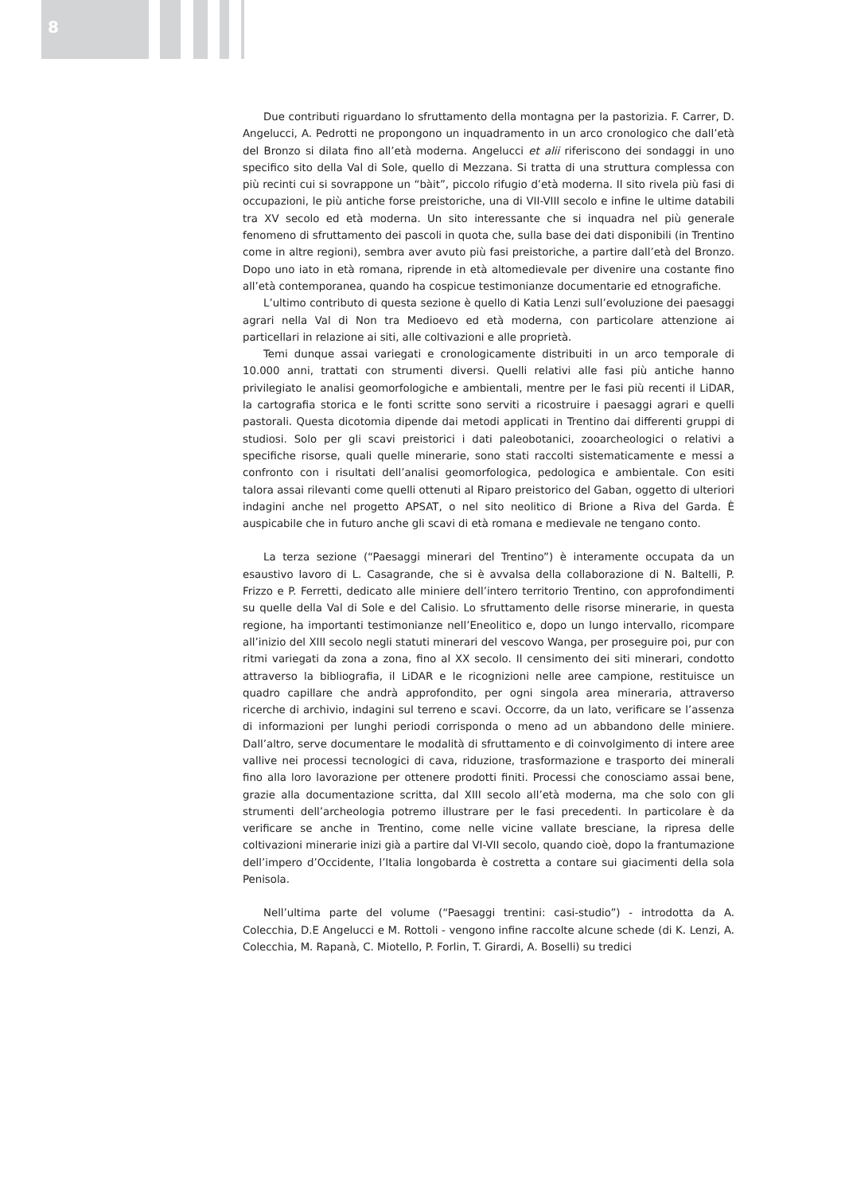8
Due contributi riguardano lo sfruttamento della montagna per la pastorizia. F. Carrer, D. Angelucci, A. Pedrotti ne propongono un inquadramento in un arco cronologico che dall’età del Bronzo si dilata fino all’età moderna. Angelucci et alii riferiscono dei sondaggi in uno specifico sito della Val di Sole, quello di Mezzana. Si tratta di una struttura complessa con più recinti cui si sovrappone un “bàit”, piccolo rifugio d’età moderna. Il sito rivela più fasi di occupazioni, le più antiche forse preistoriche, una di VII-VIII secolo e infine le ultime databili tra XV secolo ed età moderna. Un sito interessante che si inquadra nel più generale fenomeno di sfruttamento dei pascoli in quota che, sulla base dei dati disponibili (in Trentino come in altre regioni), sembra aver avuto più fasi preistoriche, a partire dall’età del Bronzo. Dopo uno iato in età romana, riprende in età altomedievale per divenire una costante fino all’età contemporanea, quando ha cospicue testimonianze documentarie ed etnografiche.
L’ultimo contributo di questa sezione è quello di Katia Lenzi sull’evoluzione dei paesaggi agrari nella Val di Non tra Medioevo ed età moderna, con particolare attenzione ai particellari in relazione ai siti, alle coltivazioni e alle proprietà.
Temi dunque assai variegati e cronologicamente distribuiti in un arco temporale di 10.000 anni, trattati con strumenti diversi. Quelli relativi alle fasi più antiche hanno privilegiato le analisi geomorfologiche e ambientali, mentre per le fasi più recenti il LiDAR, la cartografia storica e le fonti scritte sono serviti a ricostruire i paesaggi agrari e quelli pastorali. Questa dicotomia dipende dai metodi applicati in Trentino dai differenti gruppi di studiosi. Solo per gli scavi preistorici i dati paleobotanici, zooarcheologici o relativi a specifiche risorse, quali quelle minerarie, sono stati raccolti sistematicamente e messi a confronto con i risultati dell’analisi geomorfologica, pedologica e ambientale. Con esiti talora assai rilevanti come quelli ottenuti al Riparo preistorico del Gaban, oggetto di ulteriori indagini anche nel progetto APSAT, o nel sito neolitico di Brione a Riva del Garda. È auspicabile che in futuro anche gli scavi di età romana e medievale ne tengano conto.
La terza sezione (“Paesaggi minerari del Trentino”) è interamente occupata da un esaustivo lavoro di L. Casagrande, che si è avvalsa della collaborazione di N. Baltelli, P. Frizzo e P. Ferretti, dedicato alle miniere dell’intero territorio Trentino, con approfondimenti su quelle della Val di Sole e del Calisio. Lo sfruttamento delle risorse minerarie, in questa regione, ha importanti testimonianze nell’Eneolitico e, dopo un lungo intervallo, ricompare all’inizio del XIII secolo negli statuti minerari del vescovo Wanga, per proseguire poi, pur con ritmi variegati da zona a zona, fino al XX secolo. Il censimento dei siti minerari, condotto attraverso la bibliografia, il LiDAR e le ricognizioni nelle aree campione, restituisce un quadro capillare che andrà approfondito, per ogni singola area mineraria, attraverso ricerche di archivio, indagini sul terreno e scavi. Occorre, da un lato, verificare se l’assenza di informazioni per lunghi periodi corrisponda o meno ad un abbandono delle miniere. Dall’altro, serve documentare le modalità di sfruttamento e di coinvolgimento di intere aree vallive nei processi tecnologici di cava, riduzione, trasformazione e trasporto dei minerali fino alla loro lavorazione per ottenere prodotti finiti. Processi che conosciamo assai bene, grazie alla documentazione scritta, dal XIII secolo all’età moderna, ma che solo con gli strumenti dell’archeologia potremo illustrare per le fasi precedenti. In particolare è da verificare se anche in Trentino, come nelle vicine vallate bresciane, la ripresa delle coltivazioni minerarie inizi già a partire dal VI-VII secolo, quando cioè, dopo la frantumazione dell’impero d’Occidente, l’Italia longobarda è costretta a contare sui giacimenti della sola Penisola.
Nell’ultima parte del volume (“Paesaggi trentini: casi-studio”) - introdotta da A. Colecchia, D.E Angelucci e M. Rottoli - vengono infine raccolte alcune schede (di K. Lenzi, A. Colecchia, M. Rapanà, C. Miotello, P. Forlin, T. Girardi, A. Boselli) su tredici